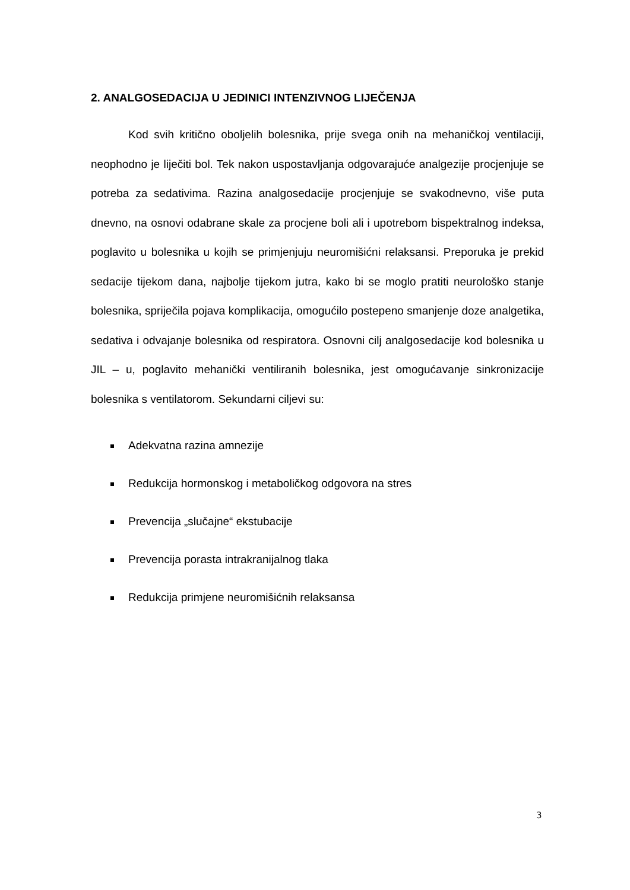2. ANALGOSEDACIJA U JEDINICI INTENZIVNOG LIJEČENJA
Kod svih kritično oboljelih bolesnika, prije svega onih na mehaničkoj ventilaciji, neophodno je liječiti bol. Tek nakon uspostavljanja odgovarajuće analgezije procjenjuje se potreba za sedativima. Razina analgosedacije procjenjuje se svakodnevno, više puta dnevno, na osnovi odabrane skale za procjene boli ali i upotrebom bispektralnog indeksa, poglavito u bolesnika u kojih se primjenjuju neuromišićni relaksansi. Preporuka je prekid sedacije tijekom dana, najbolje tijekom jutra, kako bi se moglo pratiti neurološko stanje bolesnika, spriječila pojava komplikacija, omogućilo postepeno smanjenje doze analgetika, sedativa i odvajanje bolesnika od respiratora. Osnovni cilj analgosedacije kod bolesnika u JIL – u, poglavito mehanički ventiliranih bolesnika, jest omogućavanje sinkronizacije bolesnika s ventilatorom. Sekundarni ciljevi su:
Adekvatna razina amnezije
Redukcija hormonskog i metaboličkog odgovora na stres
Prevencija „slučajne“ ekstubacije
Prevencija porasta intrakranijalnog tlaka
Redukcija primjene neuromišićnih relaksansa
3